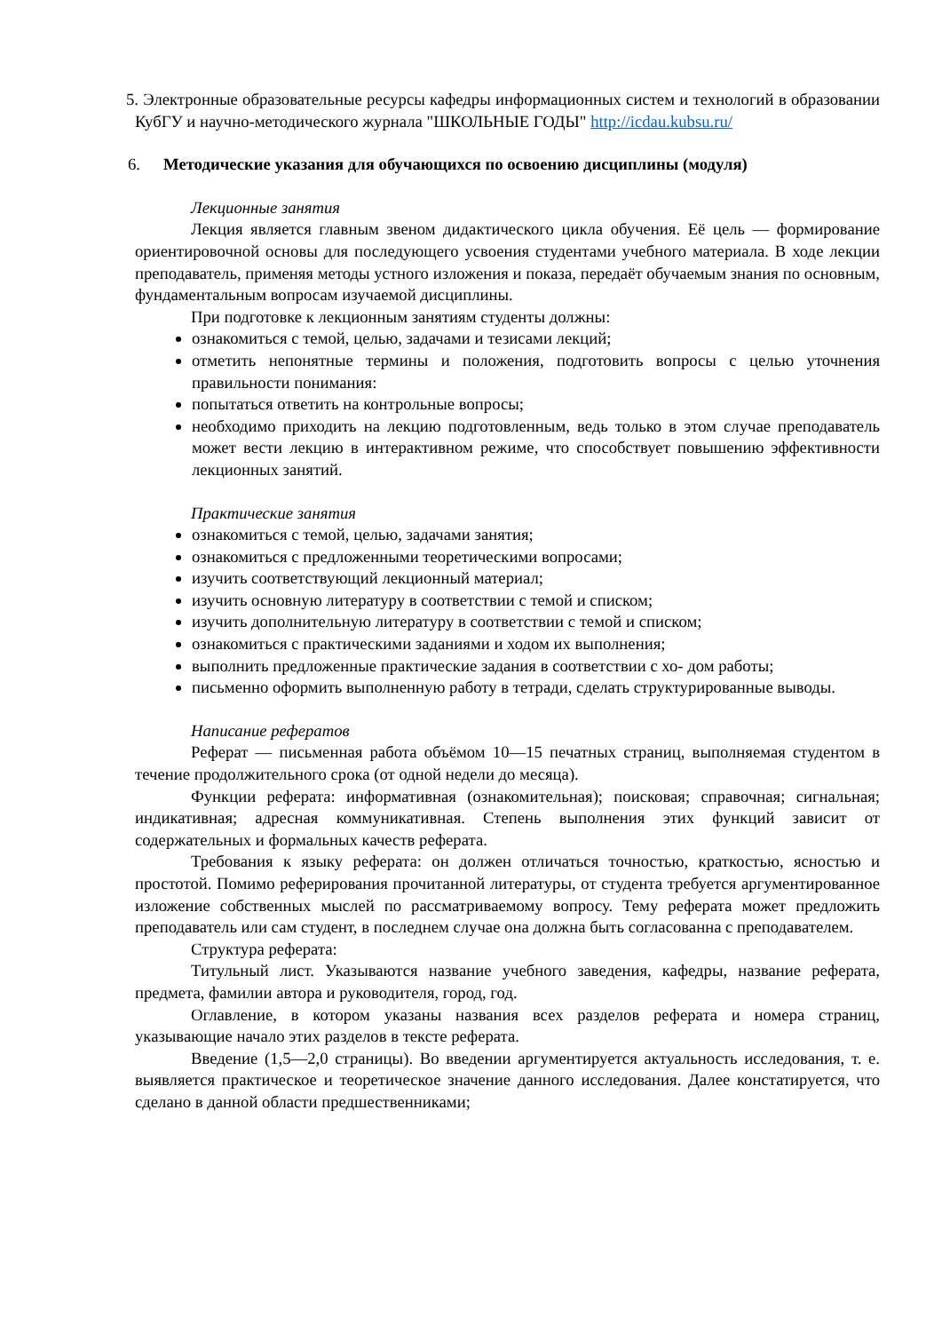5. Электронные образовательные ресурсы кафедры информационных систем и технологий в образовании КубГУ и научно-методического журнала "ШКОЛЬНЫЕ ГОДЫ" http://icdau.kubsu.ru/
6. Методические указания для обучающихся по освоению дисциплины (модуля)
Лекционные занятия
Лекция является главным звеном дидактического цикла обучения. Её цель — формирование ориентировочной основы для последующего усвоения студентами учебного материала. В ходе лекции преподаватель, применяя методы устного изложения и показа, передаёт обучаемым знания по основным, фундаментальным вопросам изучаемой дисциплины.
При подготовке к лекционным занятиям студенты должны:
ознакомиться с темой, целью, задачами и тезисами лекций;
отметить непонятные термины и положения, подготовить вопросы с целью уточнения правильности понимания:
попытаться ответить на контрольные вопросы;
необходимо приходить на лекцию подготовленным, ведь только в этом случае преподаватель может вести лекцию в интерактивном режиме, что способствует повышению эффективности лекционных занятий.
Практические занятия
ознакомиться с темой, целью, задачами занятия;
ознакомиться с предложенными теоретическими вопросами;
изучить соответствующий лекционный материал;
изучить основную литературу в соответствии с темой и списком;
изучить дополнительную литературу в соответствии с темой и списком;
ознакомиться с практическими заданиями и ходом их выполнения;
выполнить предложенные практические задания в соответствии с хо- дом работы;
письменно оформить выполненную работу в тетради, сделать структурированные выводы.
Написание рефератов
Реферат — письменная работа объёмом 10—15 печатных страниц, выполняемая студентом в течение продолжительного срока (от одной недели до месяца).
Функции реферата: информативная (ознакомительная); поисковая; справочная; сигнальная; индикативная; адресная коммуникативная. Степень выполнения этих функций зависит от содержательных и формальных качеств реферата.
Требования к языку реферата: он должен отличаться точностью, краткостью, ясностью и простотой. Помимо реферирования прочитанной литературы, от студента требуется аргументированное изложение собственных мыслей по рассматриваемому вопросу. Тему реферата может предложить преподаватель или сам студент, в последнем случае она должна быть согласованна с преподавателем.
Структура реферата:
Титульный лист. Указываются название учебного заведения, кафедры, название реферата, предмета, фамилии автора и руководителя, город, год.
Оглавление, в котором указаны названия всех разделов реферата и номера страниц, указывающие начало этих разделов в тексте реферата.
Введение (1,5—2,0 страницы). Во введении аргументируется актуальность исследования, т. е. выявляется практическое и теоретическое значение данного исследования. Далее констатируется, что сделано в данной области предшественниками;